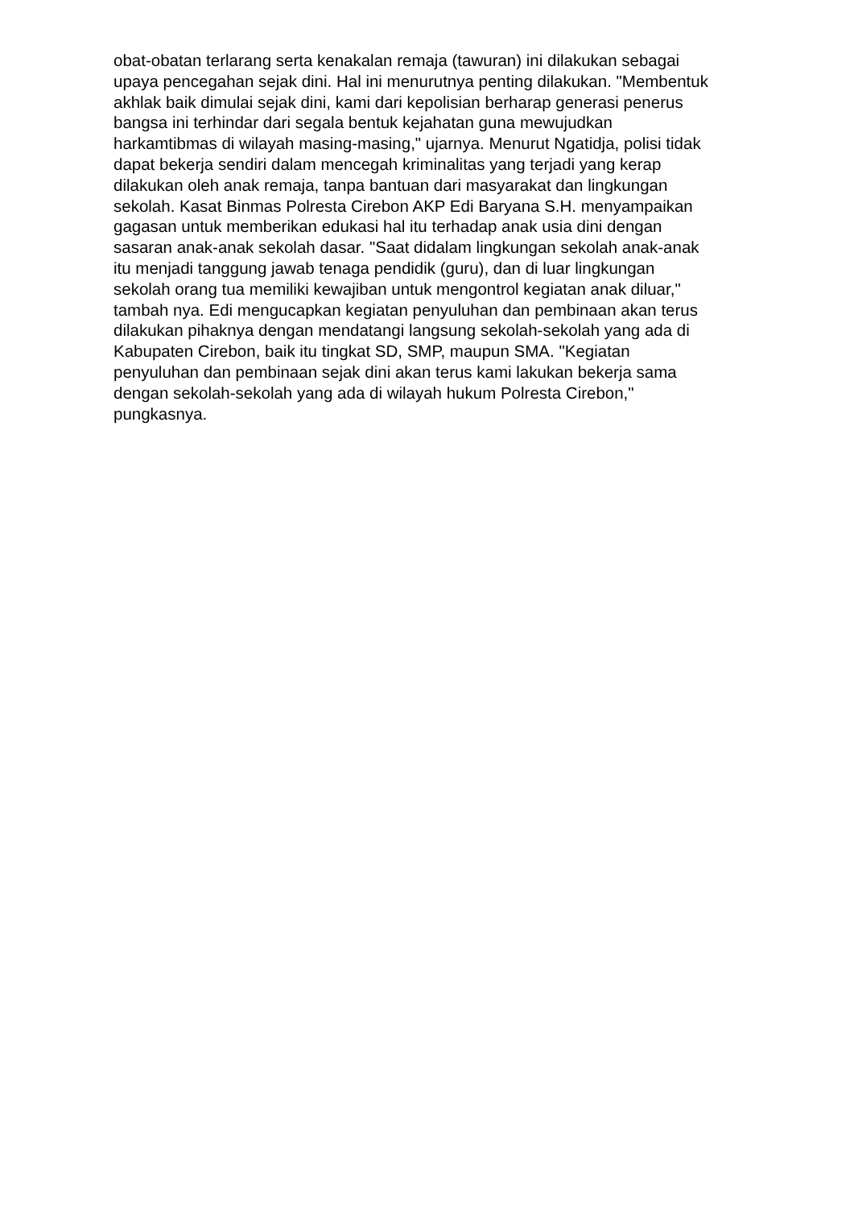obat-obatan terlarang serta kenakalan remaja (tawuran) ini dilakukan sebagai
upaya pencegahan sejak dini. Hal ini menurutnya penting dilakukan. "Membentuk
akhlak baik dimulai sejak dini, kami dari kepolisian berharap generasi penerus
bangsa ini terhindar dari segala bentuk kejahatan guna mewujudkan
harkamtibmas di wilayah masing-masing," ujarnya. Menurut Ngatidja, polisi tidak
dapat bekerja sendiri dalam mencegah kriminalitas yang terjadi yang kerap
dilakukan oleh anak remaja, tanpa bantuan dari masyarakat dan lingkungan
sekolah. Kasat Binmas Polresta Cirebon AKP Edi Baryana S.H. menyampaikan
gagasan untuk memberikan edukasi hal itu terhadap anak usia dini dengan
sasaran anak-anak sekolah dasar. "Saat didalam lingkungan sekolah anak-anak
itu menjadi tanggung jawab tenaga pendidik (guru), dan di luar lingkungan
sekolah orang tua memiliki kewajiban untuk mengontrol kegiatan anak diluar,"
tambah nya. Edi mengucapkan kegiatan penyuluhan dan pembinaan akan terus
dilakukan pihaknya dengan mendatangi langsung sekolah-sekolah yang ada di
Kabupaten Cirebon, baik itu tingkat SD, SMP, maupun SMA. "Kegiatan
penyuluhan dan pembinaan sejak dini akan terus kami lakukan bekerja sama
dengan sekolah-sekolah yang ada di wilayah hukum Polresta Cirebon,"
pungkasnya.